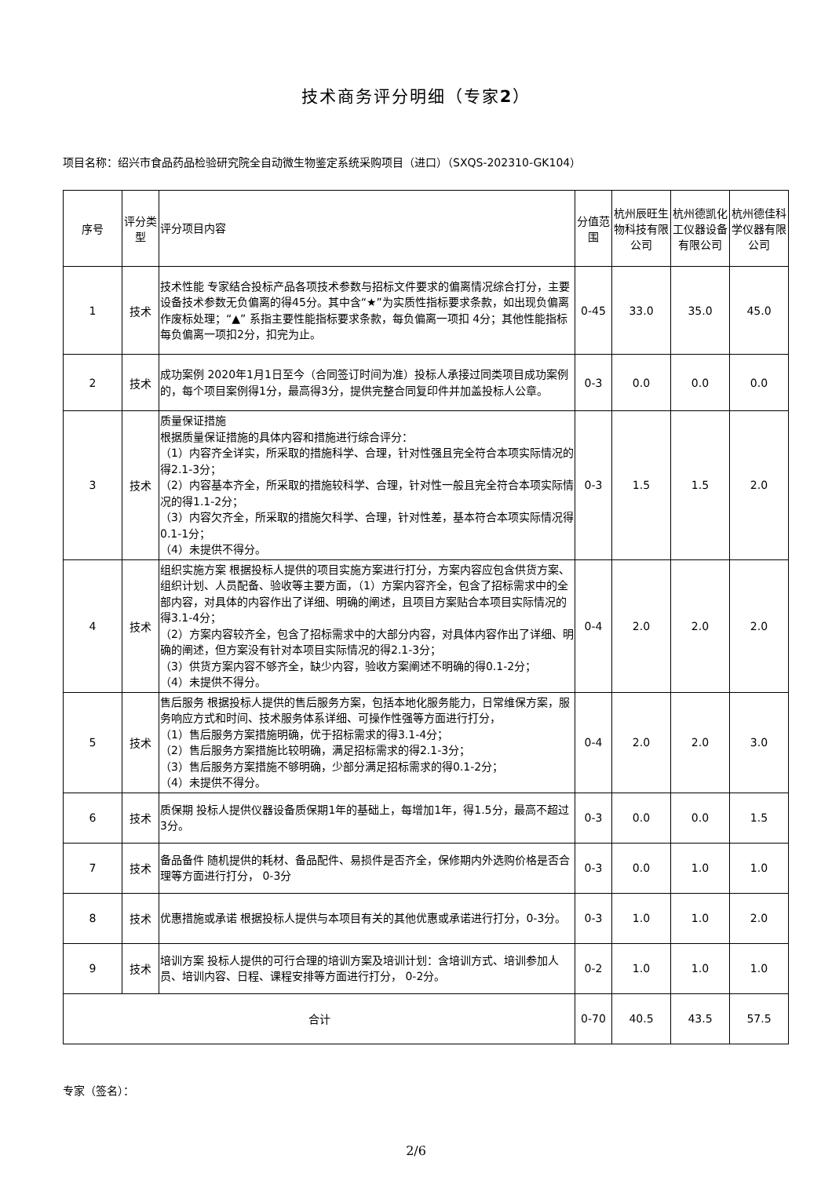技术商务评分明细（专家2）
项目名称：绍兴市食品药品检验研究院全自动微生物鉴定系统采购项目（进口）（SXQS-202310-GK104）
| 序号 | 评分类型 | 评分项目内容 | 分值范围 | 杭州辰旺生物科技有限公司 | 杭州德凯化工仪器设备有限公司 | 杭州德佳科学仪器有限公司 |
| --- | --- | --- | --- | --- | --- | --- |
| 1 | 技术 | 技术性能 专家结合投标产品各项技术参数与招标文件要求的偏离情况综合打分，主要设备技术参数无负偏离的得45分。其中含“★”为实质性指标要求条款，如出现负偏离作废标处理；“▲” 系指主要性能指标要求条款，每负偏离一项扣 4分；其他性能指标每负偏离一项扣2分，扣完为止。 | 0-45 | 33.0 | 35.0 | 45.0 |
| 2 | 技术 | 成功案例 2020年1月1日至今（合同签订时间为准）投标人承接过同类项目成功案例的，每个项目案例得1分，最高得3分，提供完整合同复印件并加盖投标人公章。 | 0-3 | 0.0 | 0.0 | 0.0 |
| 3 | 技术 | 质量保证措施 根据质量保证措施的具体内容和措施进行综合评分： （1）内容齐全详实，所采取的措施科学、合理，针对性强且完全符合本项实际情况的得2.1-3分； （2）内容基本齐全，所采取的措施较科学、合理，针对性一般且完全符合本项实际情况的得1.1-2分； （3）内容欠齐全，所采取的措施欠科学、合理，针对性差，基本符合本项实际情况得0.1-1分； （4）未提供不得分。 | 0-3 | 1.5 | 1.5 | 2.0 |
| 4 | 技术 | 组织实施方案 根据投标人提供的项目实施方案进行打分，方案内容应包含供货方案、组织计划、人员配备、验收等主要方面，（1）方案内容齐全，包含了招标需求中的全部内容，对具体的内容作出了详细、明确的阐述，且项目方案贴合本项目实际情况的得3.1-4分； （2）方案内容较齐全，包含了招标需求中的大部分内容，对具体内容作出了详细、明确的阐述，但方案没有针对本项目实际情况的得2.1-3分； （3）供货方案内容不够齐全，缺少内容，验收方案阐述不明确的得0.1-2分； （4）未提供不得分。 | 0-4 | 2.0 | 2.0 | 2.0 |
| 5 | 技术 | 售后服务 根据投标人提供的售后服务方案，包括本地化服务能力，日常维保方案，服务响应方式和时间、技术服务体系详细、可操作性强等方面进行打分， （1）售后服务方案措施明确，优于招标需求的得3.1-4分； （2）售后服务方案措施比较明确，满足招标需求的得2.1-3分； （3）售后服务方案措施不够明确，少部分满足招标需求的得0.1-2分； （4）未提供不得分。 | 0-4 | 2.0 | 2.0 | 3.0 |
| 6 | 技术 | 质保期 投标人提供仪器设备质保期1年的基础上，每增加1年，得1.5分，最高不超过3分。 | 0-3 | 0.0 | 0.0 | 1.5 |
| 7 | 技术 | 备品备件 随机提供的耗材、备品配件、易损件是否齐全，保修期内外选购价格是否合理等方面进行打分， 0-3分 | 0-3 | 0.0 | 1.0 | 1.0 |
| 8 | 技术 | 优惠措施或承诺 根据投标人提供与本项目有关的其他优惠或承诺进行打分，0-3分。 | 0-3 | 1.0 | 1.0 | 2.0 |
| 9 | 技术 | 培训方案 投标人提供的可行合理的培训方案及培训计划：含培训方式、培训参加人员、培训内容、日程、课程安排等方面进行打分， 0-2分。 | 0-2 | 1.0 | 1.0 | 1.0 |
| 合计 | | | 0-70 | 40.5 | 43.5 | 57.5 |
专家（签名）：
2/6